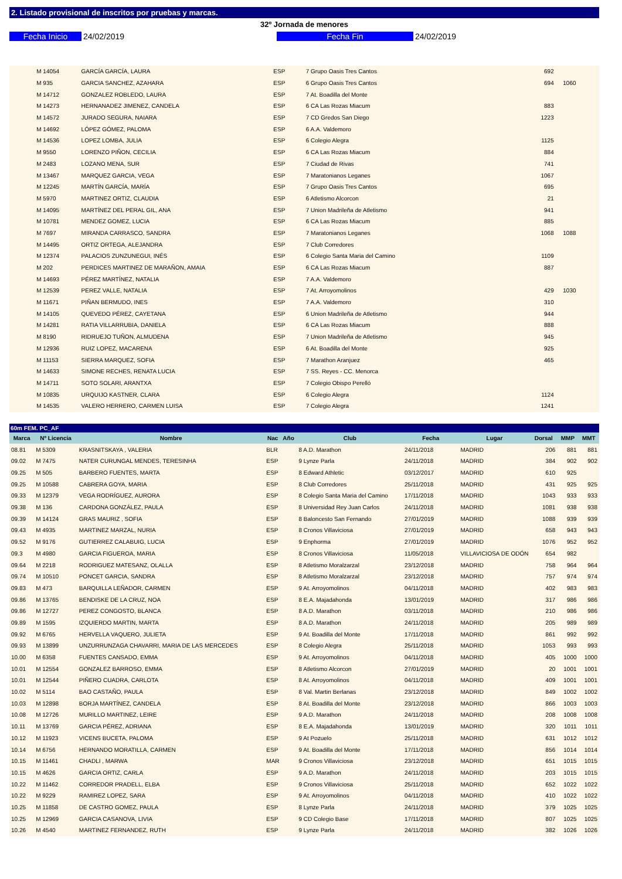2. Listado provisional de inscritos por pruebas y marcas.
32º Jornada de menores
Fecha Inicio 24/02/2019 Fecha Fin 24/02/2019
| | M 14054 | GARCÍA GARCÍA, LAURA | ESP | 7 Grupo Oasis Tres Cantos | 692 | | |
| | M 935 | GARCIA SANCHEZ, AZAHARA | ESP | 6 Grupo Oasis Tres Cantos | 694 | 1060 | |
| | M 14712 | GONZALEZ ROBLEDO, LAURA | ESP | 7 At. Boadilla del Monte | | | |
| | M 14273 | HERNANADEZ JIMENEZ, CANDELA | ESP | 6 CA Las Rozas Miacum | 883 | | |
| | M 14572 | JURADO SEGURA, NAIARA | ESP | 7 CD Gredos San Diego | 1223 | | |
| | M 14692 | LÓPEZ GÓMEZ, PALOMA | ESP | 6 A.A. Valdemoro | | | |
| | M 14536 | LOPEZ LOMBA, JULIA | ESP | 6 Colegio Alegra | 1125 | | |
| | M 9550 | LORENZO PIÑON, CECILIA | ESP | 6 CA Las Rozas Miacum | 884 | | |
| | M 2483 | LOZANO MENA, SUR | ESP | 7 Ciudad de Rivas | 741 | | |
| | M 13467 | MARQUEZ GARCIA, VEGA | ESP | 7 Maratonianos Leganes | 1067 | | |
| | M 12245 | MARTÍN GARCÍA, MARÍA | ESP | 7 Grupo Oasis Tres Cantos | 695 | | |
| | M 5970 | MARTINEZ ORTIZ, CLAUDIA | ESP | 6 Atletismo Alcorcon | 21 | | |
| | M 14095 | MARTÍNEZ DEL PERAL GIL, ANA | ESP | 7 Union Madrileña de Atletismo | 941 | | |
| | M 10781 | MENDEZ GOMEZ, LUCIA | ESP | 6 CA Las Rozas Miacum | 885 | | |
| | M 7697 | MIRANDA CARRASCO, SANDRA | ESP | 7 Maratonianos Leganes | 1068 | 1088 | |
| | M 14495 | ORTIZ ORTEGA, ALEJANDRA | ESP | 7 Club Corredores | | | |
| | M 12374 | PALACIOS ZUNZUNEGUI, INÉS | ESP | 6 Colegio Santa Maria del Camino | 1109 | | |
| | M 202 | PERDICES MARTINEZ DE MARAÑON, AMAIA | ESP | 6 CA Las Rozas Miacum | 887 | | |
| | M 14693 | PÉREZ MARTÍNEZ, NATALIA | ESP | 7 A.A. Valdemoro | | | |
| | M 12539 | PEREZ VALLE, NATALIA | ESP | 7 At. Arroyomolinos | 429 | 1030 | |
| | M 11671 | PIÑAN BERMUDO, INES | ESP | 7 A.A. Valdemoro | 310 | | |
| | M 14105 | QUEVEDO PÉREZ, CAYETANA | ESP | 6 Union Madrileña de Atletismo | 944 | | |
| | M 14281 | RATIA VILLARRUBIA, DANIELA | ESP | 6 CA Las Rozas Miacum | 888 | | |
| | M 8190 | RIDRUEJO TUÑON, ALMUDENA | ESP | 7 Union Madrileña de Atletismo | 945 | | |
| | M 12936 | RUIZ LOPEZ, MACARENA | ESP | 6 At. Boadilla del Monte | 925 | | |
| | M 11153 | SIERRA MARQUEZ, SOFIA | ESP | 7 Marathon Aranjuez | 465 | | |
| | M 14633 | SIMONE RECHES, RENATA LUCIA | ESP | 7 SS. Reyes - CC. Menorca | | | |
| | M 14711 | SOTO SOLARI, ARANTXA | ESP | 7 Colegio Obispo Perelló | | | |
| | M 10835 | URQUIJO KASTNER, CLARA | ESP | 6 Colegio Alegra | 1124 | | |
| | M 14535 | VALERO HERRERO, CARMEN LUISA | ESP | 7 Colegio Alegra | 1241 | | |
60m FEM. PC_AF
| Marca | Nº Licencia | Nombre | Nac Año | Club | Fecha | Lugar | Dorsal | MMP | MMT |
| --- | --- | --- | --- | --- | --- | --- | --- | --- | --- |
| 08.81 | M 5309 | KRASNITSKAYA , VALERIA | BLR | 8 A.D. Marathon | 24/11/2018 | MADRID | 206 | 881 | 881 |
| 09.02 | M 7475 | NATER CURUNGAL MENDES, TERESINHA | ESP | 9 Lynze Parla | 24/11/2018 | MADRID | 384 | 902 | 902 |
| 09.25 | M 505 | BARBERO FUENTES, MARTA | ESP | 8 Edward Athletic | 03/12/2017 | MADRID | 610 | 925 | |
| 09.25 | M 10588 | CABRERA GOYA, MARIA | ESP | 8 Club Corredores | 25/11/2018 | MADRID | 431 | 925 | 925 |
| 09.33 | M 12379 | VEGA RODRÍGUEZ, AURORA | ESP | 8 Colegio Santa Maria del Camino | 17/11/2018 | MADRID | 1043 | 933 | 933 |
| 09.38 | M 136 | CARDONA GONZÁLEZ, PAULA | ESP | 8 Universidad Rey Juan Carlos | 24/11/2018 | MADRID | 1081 | 938 | 938 |
| 09.39 | M 14124 | GRAS MAURIZ , SOFIA | ESP | 8 Baloncesto San Fernando | 27/01/2019 | MADRID | 1088 | 939 | 939 |
| 09.43 | M 4935 | MARTINEZ MARZAL, NURIA | ESP | 8 Cronos Villaviciosa | 27/01/2019 | MADRID | 658 | 943 | 943 |
| 09.52 | M 9176 | GUTIERREZ CALABUIG, LUCIA | ESP | 9 Enphorma | 27/01/2019 | MADRID | 1076 | 952 | 952 |
| 09.3 | M 4980 | GARCIA FIGUEROA, MARIA | ESP | 8 Cronos Villaviciosa | 11/05/2018 | VILLAVICIOSA DE ODÓN | 654 | 982 | |
| 09.64 | M 2218 | RODRIGUEZ MATESANZ, OLALLA | ESP | 8 Atletismo Moralzarzal | 23/12/2018 | MADRID | 758 | 964 | 964 |
| 09.74 | M 10510 | PONCET GARCIA, SANDRA | ESP | 8 Atletismo Moralzarzal | 23/12/2018 | MADRID | 757 | 974 | 974 |
| 09.83 | M 473 | BARQUILLA LEÑADOR, CARMEN | ESP | 9 At. Arroyomolinos | 04/11/2018 | MADRID | 402 | 983 | 983 |
| 09.86 | M 13765 | BENDISKE DE LA CRUZ, NOA | ESP | 8 E.A. Majadahonda | 13/01/2019 | MADRID | 317 | 986 | 986 |
| 09.86 | M 12727 | PEREZ CONGOSTO, BLANCA | ESP | 8 A.D. Marathon | 03/11/2018 | MADRID | 210 | 986 | 986 |
| 09.89 | M 1595 | IZQUIERDO MARTIN, MARTA | ESP | 8 A.D. Marathon | 24/11/2018 | MADRID | 205 | 989 | 989 |
| 09.92 | M 6765 | HERVELLA VAQUERO, JULIETA | ESP | 9 At. Boadilla del Monte | 17/11/2018 | MADRID | 861 | 992 | 992 |
| 09.93 | M 13899 | UNZURRUNZAGA CHAVARRI, MARIA DE LAS MERCEDES | ESP | 8 Colegio Alegra | 25/11/2018 | MADRID | 1053 | 993 | 993 |
| 10.00 | M 6358 | FUENTES CANSADO, EMMA | ESP | 9 At. Arroyomolinos | 04/11/2018 | MADRID | 405 | 1000 | 1000 |
| 10.01 | M 12554 | GONZALEZ BARROSO, EMMA | ESP | 8 Atletismo Alcorcon | 27/01/2019 | MADRID | 20 | 1001 | 1001 |
| 10.01 | M 12544 | PIÑERO CUADRA, CARLOTA | ESP | 8 At. Arroyomolinos | 04/11/2018 | MADRID | 409 | 1001 | 1001 |
| 10.02 | M 5114 | BAO CASTAÑO, PAULA | ESP | 8 Val. Martin Berlanas | 23/12/2018 | MADRID | 849 | 1002 | 1002 |
| 10.03 | M 12898 | BORJA MARTÍNEZ, CANDELA | ESP | 8 At. Boadilla del Monte | 23/12/2018 | MADRID | 866 | 1003 | 1003 |
| 10.08 | M 12726 | MURILLO MARTINEZ, LEIRE | ESP | 9 A.D. Marathon | 24/11/2018 | MADRID | 208 | 1008 | 1008 |
| 10.11 | M 13769 | GARCIA PÉREZ, ADRIANA | ESP | 8 E.A. Majadahonda | 13/01/2019 | MADRID | 320 | 1011 | 1011 |
| 10.12 | M 11923 | VICENS BUCETA, PALOMA | ESP | 9 At Pozuelo | 25/11/2018 | MADRID | 631 | 1012 | 1012 |
| 10.14 | M 6756 | HERNANDO MORATILLA, CARMEN | ESP | 9 At. Boadilla del Monte | 17/11/2018 | MADRID | 856 | 1014 | 1014 |
| 10.15 | M 11461 | CHADLI , MARWA | MAR | 9 Cronos Villaviciosa | 23/12/2018 | MADRID | 651 | 1015 | 1015 |
| 10.15 | M 4626 | GARCIA ORTIZ, CARLA | ESP | 9 A.D. Marathon | 24/11/2018 | MADRID | 203 | 1015 | 1015 |
| 10.22 | M 11462 | CORREDOR PRADELL, ELBA | ESP | 9 Cronos Villaviciosa | 25/11/2018 | MADRID | 652 | 1022 | 1022 |
| 10.22 | M 9229 | RAMIREZ LOPEZ, SARA | ESP | 9 At. Arroyomolinos | 04/11/2018 | MADRID | 410 | 1022 | 1022 |
| 10.25 | M 11858 | DE CASTRO GOMEZ, PAULA | ESP | 8 Lynze Parla | 24/11/2018 | MADRID | 379 | 1025 | 1025 |
| 10.25 | M 12969 | GARCIA CASANOVA, LIVIA | ESP | 9 CD Colegio Base | 17/11/2018 | MADRID | 807 | 1025 | 1025 |
| 10.26 | M 4540 | MARTINEZ FERNANDEZ, RUTH | ESP | 9 Lynze Parla | 24/11/2018 | MADRID | 382 | 1026 | 1026 |